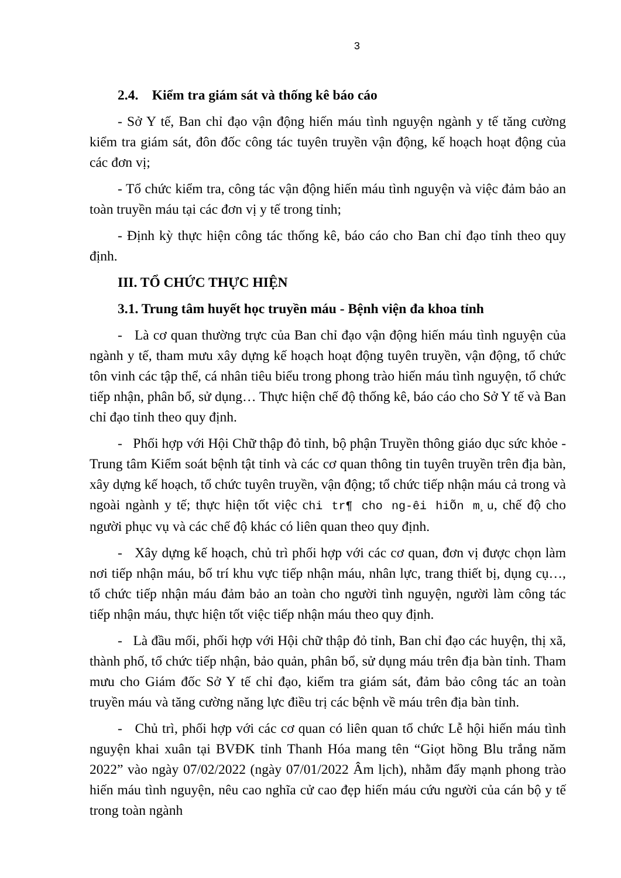3
2.4. Kiểm tra giám sát và thống kê báo cáo
- Sở Y tế, Ban chỉ đạo vận động hiến máu tình nguyện ngành y tế tăng cường kiểm tra giám sát, đôn đốc công tác tuyên truyền vận động, kế hoạch hoạt động của các đơn vị;
- Tổ chức kiểm tra, công tác vận động hiến máu tình nguyện và việc đảm bảo an toàn truyền máu tại các đơn vị y tế trong tỉnh;
- Định kỳ thực hiện công tác thống kê, báo cáo cho Ban chỉ đạo tỉnh theo quy định.
III. TỔ CHỨC THỰC HIỆN
3.1. Trung tâm huyết học truyền máu - Bệnh viện đa khoa tỉnh
- Là cơ quan thường trực của Ban chỉ đạo vận động hiến máu tình nguyện của ngành y tế, tham mưu xây dựng kế hoạch hoạt động tuyên truyền, vận động, tổ chức tôn vinh các tập thể, cá nhân tiêu biểu trong phong trào hiến máu tình nguyện, tổ chức tiếp nhận, phân bổ, sử dụng… Thực hiện chế độ thống kê, báo cáo cho Sở Y tế và Ban chỉ đạo tỉnh theo quy định.
- Phối hợp với Hội Chữ thập đỏ tỉnh, bộ phận Truyền thông giáo dục sức khỏe - Trung tâm Kiểm soát bệnh tật tỉnh và các cơ quan thông tin tuyên truyền trên địa bàn, xây dựng kế hoạch, tổ chức tuyên truyền, vận động; tổ chức tiếp nhận máu cả trong và ngoài ngành y tế; thực hiện tốt việc chi tr¶ cho ng-êi hiÕn m¸u, chế độ cho người phục vụ và các chế độ khác có liên quan theo quy định.
- Xây dựng kế hoạch, chủ trì phối hợp với các cơ quan, đơn vị được chọn làm nơi tiếp nhận máu, bố trí khu vực tiếp nhận máu, nhân lực, trang thiết bị, dụng cụ…, tổ chức tiếp nhận máu đảm bảo an toàn cho người tình nguyện, người làm công tác tiếp nhận máu, thực hiện tốt việc tiếp nhận máu theo quy định.
- Là đầu mối, phối hợp với Hội chữ thập đỏ tỉnh, Ban chỉ đạo các huyện, thị xã, thành phố, tổ chức tiếp nhận, bảo quản, phân bổ, sử dụng máu trên địa bàn tỉnh. Tham mưu cho Giám đốc Sở Y tế chỉ đạo, kiểm tra giám sát, đảm bảo công tác an toàn truyền máu và tăng cường năng lực điều trị các bệnh về máu trên địa bàn tỉnh.
- Chủ trì, phối hợp với các cơ quan có liên quan tổ chức Lễ hội hiến máu tình nguyện khai xuân tại BVĐK tỉnh Thanh Hóa mang tên “Giọt hồng Blu trắng năm 2022” vào ngày 07/02/2022 (ngày 07/01/2022 Âm lịch), nhằm đẩy mạnh phong trào hiến máu tình nguyện, nêu cao nghĩa cử cao đẹp hiến máu cứu người của cán bộ y tế trong toàn ngành